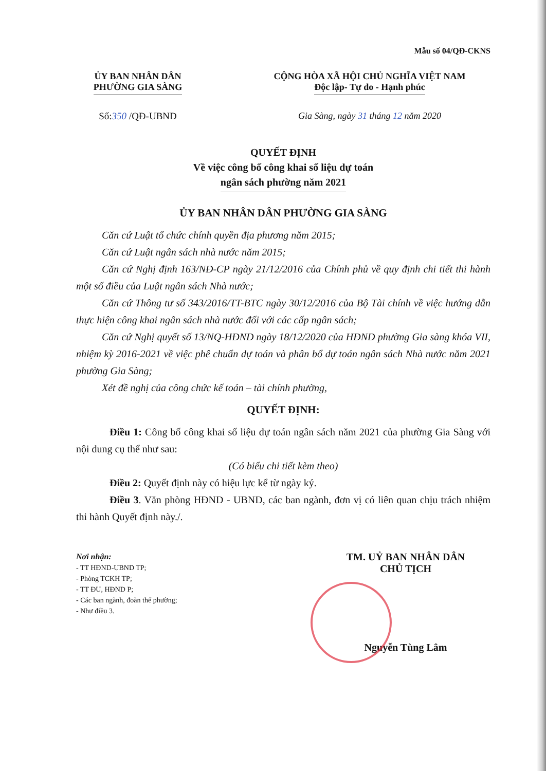Mẫu số 04/QĐ-CKNS
ỦY BAN NHÂN DÂN
PHƯỜNG GIA SÀNG
Số:350 /QĐ-UBND
CỘNG HÒA XÃ HỘI CHỦ NGHĨA VIỆT NAM
Độc lập- Tự do - Hạnh phúc
Gia Sàng, ngày 31 tháng 12 năm 2020
QUYẾT ĐỊNH
Về việc công bố công khai số liệu dự toán
ngân sách phường năm 2021
ỦY BAN NHÂN DÂN PHƯỜNG GIA SÀNG
Căn cứ Luật tổ chức chính quyền địa phương năm 2015;
Căn cứ Luật ngân sách nhà nước năm 2015;
Căn cứ Nghị định 163/NĐ-CP ngày 21/12/2016 của Chính phủ về quy định chi tiết thi hành một số điều của Luật ngân sách Nhà nước;
Căn cứ Thông tư số 343/2016/TT-BTC ngày 30/12/2016 của Bộ Tài chính về việc hướng dẫn thực hiện công khai ngân sách nhà nước đối với các cấp ngân sách;
Căn cứ Nghị quyết số 13/NQ-HĐND ngày 18/12/2020 của HĐND phường Gia sàng khóa VII, nhiệm kỳ 2016-2021 về việc phê chuẩn dự toán và phân bổ dự toán ngân sách Nhà nước năm 2021 phường Gia Sàng;
Xét đề nghị của công chức kế toán – tài chính phường,
QUYẾT ĐỊNH:
Điều 1: Công bố công khai số liệu dự toán ngân sách năm 2021 của phường Gia Sàng với nội dung cụ thể như sau:
(Có biểu chi tiết kèm theo)
Điều 2: Quyết định này có hiệu lực kể từ ngày ký.
Điều 3. Văn phòng HĐND - UBND, các ban ngành, đơn vị có liên quan chịu trách nhiệm thi hành Quyết định này./.
Nơi nhận:
- TT HĐND-UBND TP;
- Phòng TCKH TP;
- TT ĐU, HĐND P;
- Các ban ngành, đoàn thể phường;
- Như điều 3.
TM. UỶ BAN NHÂN DÂN
CHỦ TỊCH
Nguyễn Tùng Lâm